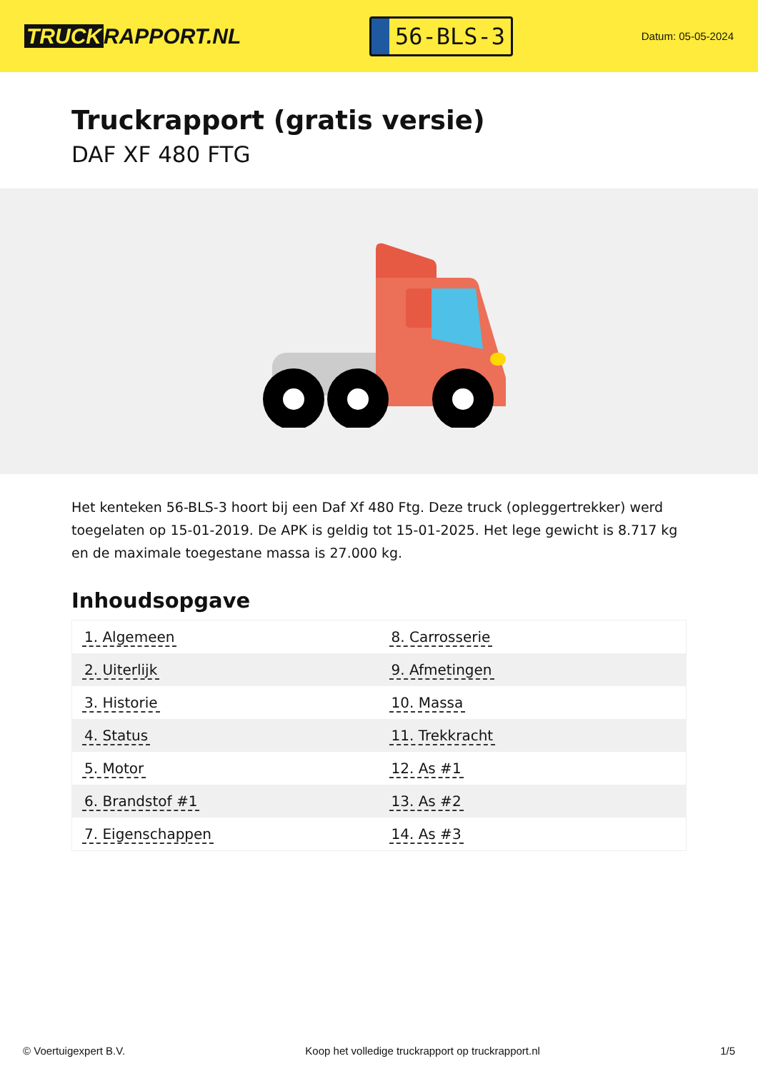TRUCK RAPPORT.NL
56-BLS-3
Datum: 05-05-2024
Truckrapport (gratis versie)
DAF XF 480 FTG
Het kenteken 56-BLS-3 hoort bij een Daf Xf 480 Ftg. Deze truck (opleggertrekker) werd toegelaten op 15-01-2019. De APK is geldig tot 15-01-2025. Het lege gewicht is 8.717 kg en de maximale toegestane massa is 27.000 kg.
Inhoudsopgave
| 1. Algemeen | 8. Carrosserie |
| 2. Uiterlijk | 9. Afmetingen |
| 3. Historie | 10. Massa |
| 4. Status | 11. Trekkracht |
| 5. Motor | 12. As #1 |
| 6. Brandstof #1 | 13. As #2 |
| 7. Eigenschappen | 14. As #3 |
© Voertuigexpert B.V. Koop het volledige truckrapport op truckrapport.nl 1/5